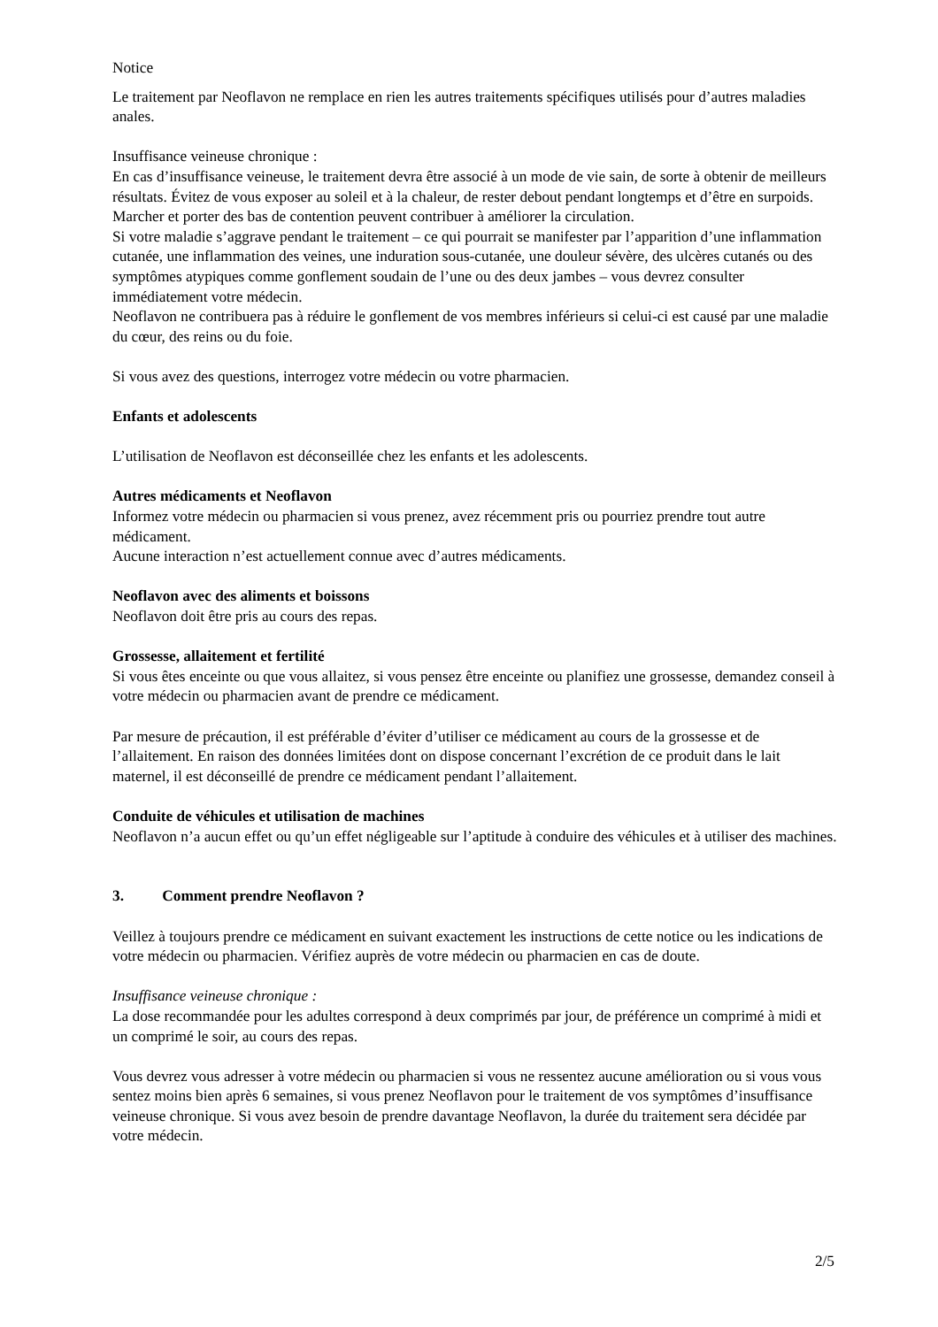Notice
Le traitement par Neoflavon ne remplace en rien les autres traitements spécifiques utilisés pour d’autres maladies anales.
Insuffisance veineuse chronique :
En cas d’insuffisance veineuse, le traitement devra être associé à un mode de vie sain, de sorte à obtenir de meilleurs résultats. Évitez de vous exposer au soleil et à la chaleur, de rester debout pendant longtemps et d’être en surpoids. Marcher et porter des bas de contention peuvent contribuer à améliorer la circulation.
Si votre maladie s’aggrave pendant le traitement – ce qui pourrait se manifester par l’apparition d’une inflammation cutanée, une inflammation des veines, une induration sous-cutanée, une douleur sévère, des ulcères cutanés ou des symptômes atypiques comme gonflement soudain de l’une ou des deux jambes – vous devrez consulter immédiatement votre médecin.
Neoflavon ne contribuera pas à réduire le gonflement de vos membres inférieurs si celui-ci est causé par une maladie du cœur, des reins ou du foie.
Si vous avez des questions, interrogez votre médecin ou votre pharmacien.
Enfants et adolescents
L’utilisation de Neoflavon est déconseillée chez les enfants et les adolescents.
Autres médicaments et Neoflavon
Informez votre médecin ou pharmacien si vous prenez, avez récemment pris ou pourriez prendre tout autre médicament.
Aucune interaction n’est actuellement connue avec d’autres médicaments.
Neoflavon avec des aliments et boissons
Neoflavon doit être pris au cours des repas.
Grossesse, allaitement et fertilité
Si vous êtes enceinte ou que vous allaitez, si vous pensez être enceinte ou planifiez une grossesse, demandez conseil à votre médecin ou pharmacien avant de prendre ce médicament.
Par mesure de précaution, il est préférable d’éviter d’utiliser ce médicament au cours de la grossesse et de l’allaitement. En raison des données limitées dont on dispose concernant l’excrétion de ce produit dans le lait maternel, il est déconseillé de prendre ce médicament pendant l’allaitement.
Conduite de véhicules et utilisation de machines
Neoflavon n’a aucun effet ou qu’un effet négligeable sur l’aptitude à conduire des véhicules et à utiliser des machines.
3. Comment prendre Neoflavon ?
Veillez à toujours prendre ce médicament en suivant exactement les instructions de cette notice ou les indications de votre médecin ou pharmacien. Vérifiez auprès de votre médecin ou pharmacien en cas de doute.
Insuffisance veineuse chronique :
La dose recommandée pour les adultes correspond à deux comprimés par jour, de préférence un comprimé à midi et un comprimé le soir, au cours des repas.
Vous devrez vous adresser à votre médecin ou pharmacien si vous ne ressentez aucune amélioration ou si vous vous sentez moins bien après 6 semaines, si vous prenez Neoflavon pour le traitement de vos symptômes d’insuffisance veineuse chronique. Si vous avez besoin de prendre davantage Neoflavon, la durée du traitement sera décidée par votre médecin.
2/5